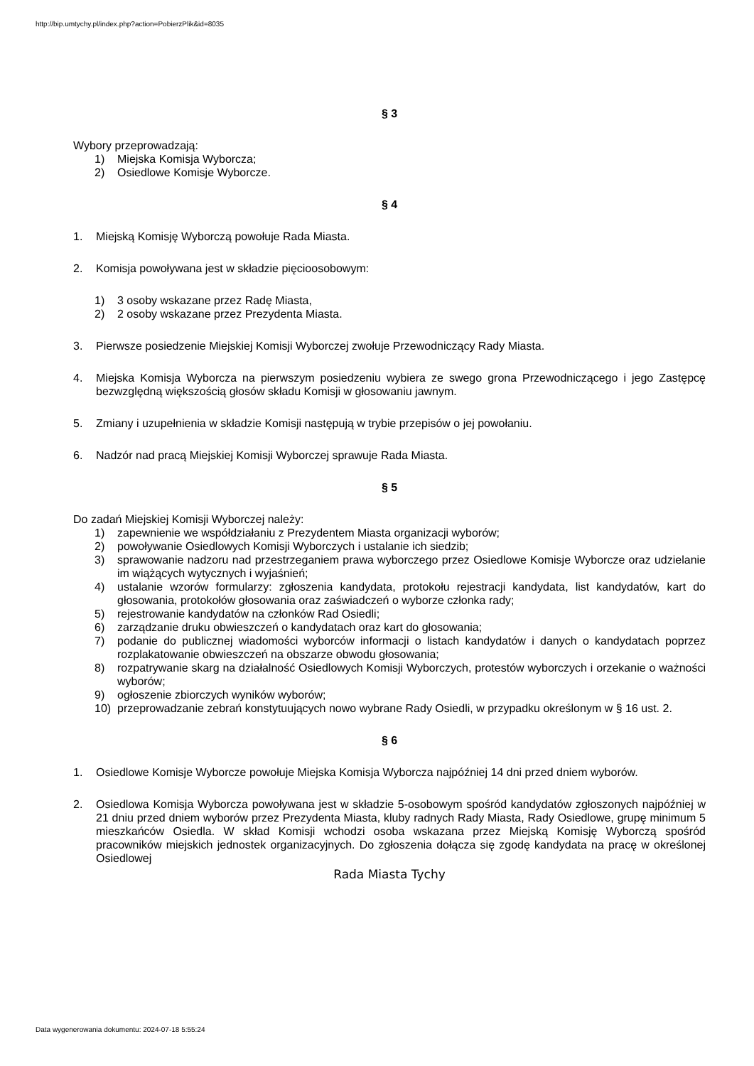http://bip.umtychy.pl/index.php?action=PobierzPlik&id=8035
§ 3
Wybory przeprowadzają:
1) Miejska Komisja Wyborcza;
2) Osiedlowe Komisje Wyborcze.
§ 4
1. Miejską Komisję Wyborczą powołuje Rada Miasta.
2. Komisja powoływana jest w składzie pięcioosobowym:
1) 3 osoby wskazane przez Radę Miasta,
2) 2 osoby wskazane przez Prezydenta Miasta.
3. Pierwsze posiedzenie Miejskiej Komisji Wyborczej zwołuje Przewodniczący Rady Miasta.
4. Miejska Komisja Wyborcza na pierwszym posiedzeniu wybiera ze swego grona Przewodniczącego i jego Zastępcę bezwzględną większością głosów składu Komisji w głosowaniu jawnym.
5. Zmiany i uzupełnienia w składzie Komisji następują w trybie przepisów o jej powołaniu.
6. Nadzór nad pracą Miejskiej Komisji Wyborczej sprawuje Rada Miasta.
§ 5
Do zadań Miejskiej Komisji Wyborczej należy:
1) zapewnienie we współdziałaniu z Prezydentem Miasta organizacji wyborów;
2) powoływanie Osiedlowych Komisji Wyborczych i ustalanie ich siedzib;
3) sprawowanie nadzoru nad przestrzeganiem prawa wyborczego przez Osiedlowe Komisje Wyborcze oraz udzielanie im wiążących wytycznych i wyjaśnień;
4) ustalanie wzorów formularzy: zgłoszenia kandydata, protokołu rejestracji kandydata, list kandydatów, kart do głosowania, protokołów głosowania oraz zaświadczeń o wyborze członka rady;
5) rejestrowanie kandydatów na członków Rad Osiedli;
6) zarządzanie druku obwieszczeń o kandydatach oraz kart do głosowania;
7) podanie do publicznej wiadomości wyborców informacji o listach kandydatów i danych o kandydatach poprzez rozplakatowanie obwieszczeń na obszarze obwodu głosowania;
8) rozpatrywanie skarg na działalność Osiedlowych Komisji Wyborczych, protestów wyborczych i orzekanie o ważności wyborów;
9) ogłoszenie zbiorczych wyników wyborów;
10) przeprowadzanie zebrań konstytuujących nowo wybrane Rady Osiedli, w przypadku określonym w § 16 ust. 2.
§ 6
1. Osiedlowe Komisje Wyborcze powołuje Miejska Komisja Wyborcza najpóźniej 14 dni przed dniem wyborów.
2. Osiedlowa Komisja Wyborcza powoływana jest w składzie 5-osobowym spośród kandydatów zgłoszonych najpóźniej w 21 dniu przed dniem wyborów przez Prezydenta Miasta, kluby radnych Rady Miasta, Rady Osiedlowe, grupę minimum 5 mieszkańców Osiedla. W skład Komisji wchodzi osoba wskazana przez Miejską Komisję Wyborczą spośród pracowników miejskich jednostek organizacyjnych. Do zgłoszenia dołącza się zgodę kandydata na pracę w określonej Osiedlowej
Rada Miasta Tychy
Data wygenerowania dokumentu: 2024-07-18 5:55:24